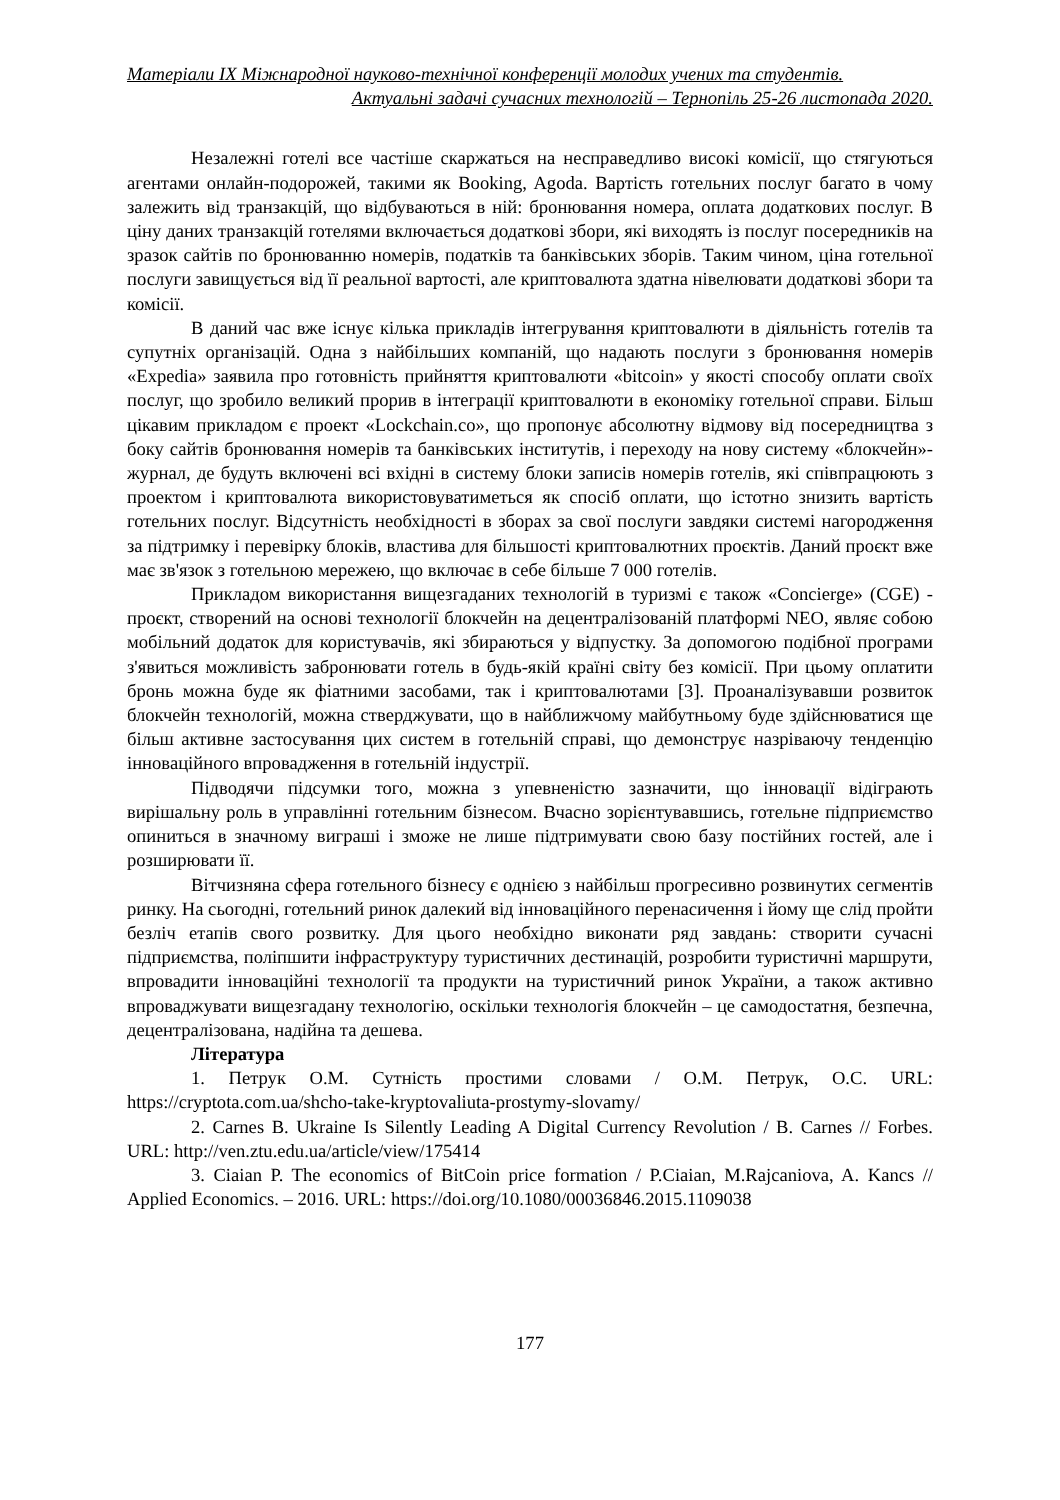Матеріали IX Міжнародної науково-технічної конференції молодих учених та студентів.
Актуальні задачі сучасних технологій – Тернопіль 25-26 листопада 2020.
Незалежні готелі все частіше скаржаться на несправедливо високі комісії, що стягуються агентами онлайн-подорожей, такими як Booking, Agoda. Вартість готельних послуг багато в чому залежить від транзакцій, що відбуваються в ній: бронювання номера, оплата додаткових послуг. В ціну даних транзакцій готелями включається додаткові збори, які виходять із послуг посередників на зразок сайтів по бронюванню номерів, податків та банківських зборів. Таким чином, ціна готельної послуги завищується від її реальної вартості, але криптовалюта здатна нівелювати додаткові збори та комісії.
В даний час вже існує кілька прикладів інтегрування криптовалюти в діяльність готелів та супутніх організацій. Одна з найбільших компаній, що надають послуги з бронювання номерів «Expedia» заявила про готовність прийняття криптовалюти «bitcoin» у якості способу оплати своїх послуг, що зробило великий прорив в інтеграції криптовалюти в економіку готельної справи. Більш цікавим прикладом є проект «Lockchain.co», що пропонує абсолютну відмову від посередництва з боку сайтів бронювання номерів та банківських інститутів, і переходу на нову систему «блокчейн»-журнал, де будуть включені всі вхідні в систему блоки записів номерів готелів, які співпрацюють з проектом і криптовалюта використовуватиметься як спосіб оплати, що істотно знизить вартість готельних послуг. Відсутність необхідності в зборах за свої послуги завдяки системі нагородження за підтримку і перевірку блоків, властива для більшості криптовалютних проєктів. Даний проєкт вже має зв'язок з готельною мережею, що включає в себе більше 7 000 готелів.
Прикладом використання вищезгаданих технологій в туризмі є також «Concierge» (CGE) - проєкт, створений на основі технології блокчейн на децентралізованій платформі NEO, являє собою мобільний додаток для користувачів, які збираються у відпустку. За допомогою подібної програми з'явиться можливість забронювати готель в будь-якій країні світу без комісії. При цьому оплатити бронь можна буде як фіатними засобами, так і криптовалютами [3]. Проаналізувавши розвиток блокчейн технологій, можна стверджувати, що в найближчому майбутньому буде здійснюватися ще більш активне застосування цих систем в готельній справі, що демонструє назріваючу тенденцію інноваційного впровадження в готельній індустрії.
Підводячи підсумки того, можна з упевненістю зазначити, що інновації відіграють вирішальну роль в управлінні готельним бізнесом. Вчасно зорієнтувавшись, готельне підприємство опиниться в значному виграші і зможе не лише підтримувати свою базу постійних гостей, але і розширювати її.
Вітчизняна сфера готельного бізнесу є однією з найбільш прогресивно розвинутих сегментів ринку. На сьогодні, готельний ринок далекий від інноваційного перенасичення і йому ще слід пройти безліч етапів свого розвитку. Для цього необхідно виконати ряд завдань: створити сучасні підприємства, поліпшити інфраструктуру туристичних дестинацій, розробити туристичні маршрути, впровадити інноваційні технології та продукти на туристичний ринок України, а також активно впроваджувати вищезгадану технологію, оскільки технологія блокчейн – це самодостатня, безпечна, децентралізована, надійна та дешева.
Література
1. Петрук О.М. Сутність простими словами / О.М. Петрук, О.С. URL: https://cryptota.com.ua/shcho-take-kryptovaliuta-prostymy-slovamy/
2. Carnes B. Ukraine Is Silently Leading A Digital Currency Revolution / B. Carnes // Forbes. URL: http://ven.ztu.edu.ua/article/view/175414
3. Ciaian P. The economics of BitCoin price formation / P.Ciaian, M.Rajcaniova, A. Kancs // Applied Economics. – 2016. URL: https://doi.org/10.1080/00036846.2015.1109038
177